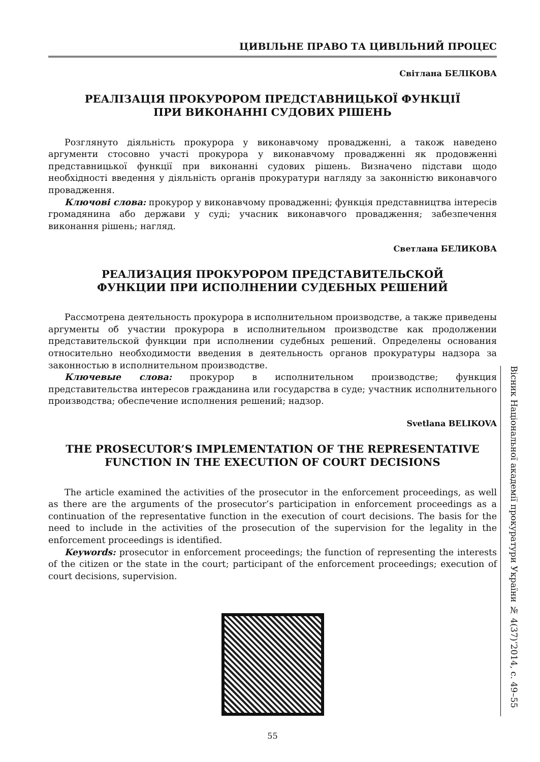ЦИВІЛЬНЕ ПРАВО ТА ЦИВІЛЬНИЙ ПРОЦЕС
Світлана БЕЛІКОВА
РЕАЛІЗАЦІЯ ПРОКУРОРОМ ПРЕДСТАВНИЦЬКОЇ ФУНКЦІЇ
ПРИ ВИКОНАННІ СУДОВИХ РІШЕНЬ
Розглянуто діяльність прокурора у виконавчому провадженні, а також наведено аргументи стосовно участі прокурора у виконавчому провадженні як продовженні представницької функції при виконанні судових рішень. Визначено підстави щодо необхідності введення у діяльність органів прокуратури нагляду за законністю виконавчого провадження.
Ключові слова: прокурор у виконавчому провадженні; функція представництва інтересів громадянина або держави у суді; учасник виконавчого провадження; забезпечення виконання рішень; нагляд.
Светлана БЕЛИКОВА
РЕАЛИЗАЦИЯ ПРОКУРОРОМ ПРЕДСТАВИТЕЛЬСКОЙ
ФУНКЦИИ ПРИ ИСПОЛНЕНИИ СУДЕБНЫХ РЕШЕНИЙ
Рассмотрена деятельность прокурора в исполнительном производстве, а также приведены аргументы об участии прокурора в исполнительном производстве как продолжении представительской функции при исполнении судебных решений. Определены основания относительно необходимости введения в деятельность органов прокуратуры надзора за законностью в исполнительном производстве.
Ключевые слова: прокурор в исполнительном производстве; функция представительства интересов гражданина или государства в суде; участник исполнительного производства; обеспечение исполнения решений; надзор.
Svetlana BELIKOVA
THE PROSECUTOR’S IMPLEMENTATION OF THE REPRESENTATIVE
FUNCTION IN THE EXECUTION OF COURT DECISIONS
The article examined the activities of the prosecutor in the enforcement proceedings, as well as there are the arguments of the prosecutor’s participation in enforcement proceedings as a continuation of the representative function in the execution of court decisions. The basis for the need to include in the activities of the prosecution of the supervision for the legality in the enforcement proceedings is identified.
Keywords: prosecutor in enforcement proceedings; the function of representing the interests of the citizen or the state in the court; participant of the enforcement proceedings; execution of court decisions, supervision.
55
Вісник Національної академії прокуратури України № 4(37)’2014, с. 49–55